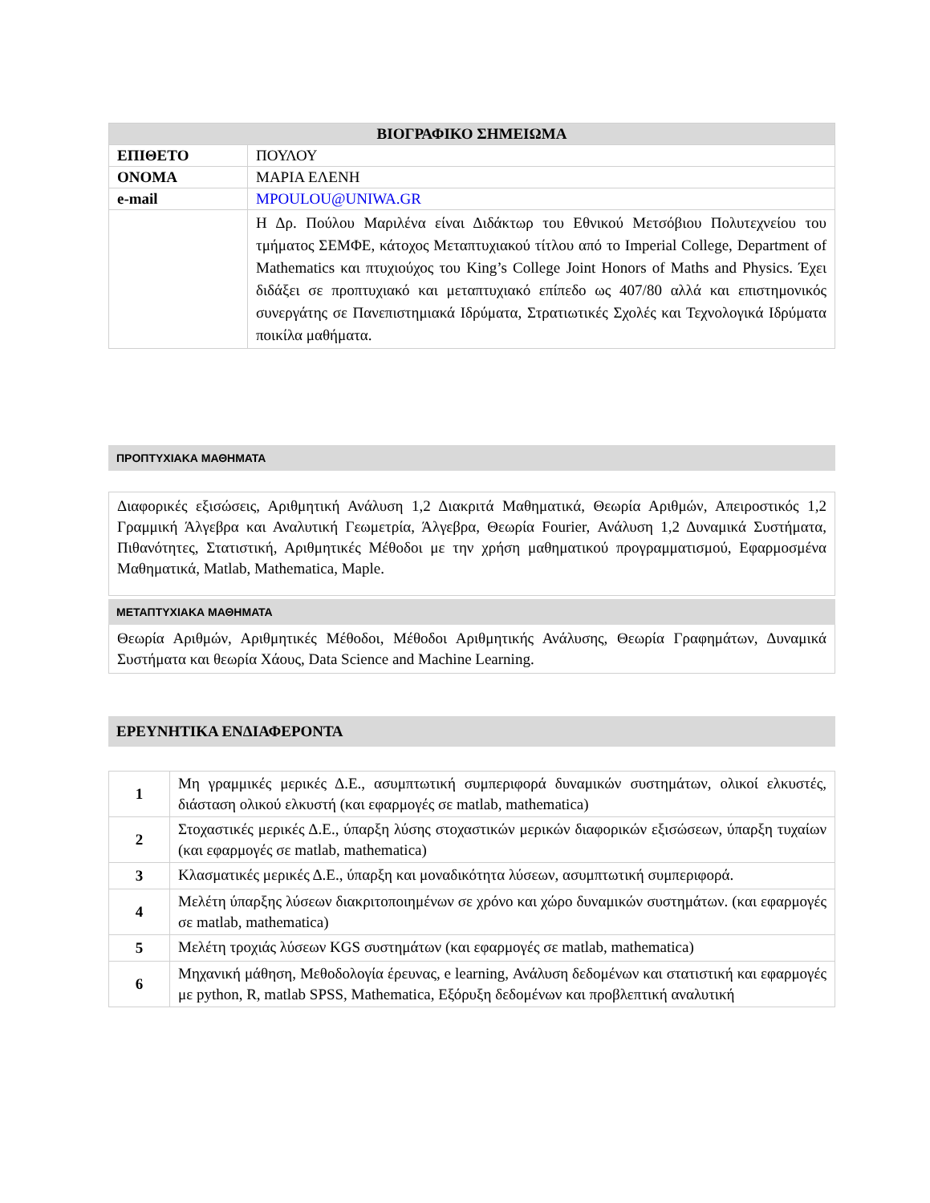| ΒΙΟΓΡΑΦΙΚΟ ΣΗΜΕΙΩΜΑ | |
| ΕΠΙΘΕΤΟ | ΠΟΥΛΟΥ |
| ΟΝΟΜΑ | ΜΑΡΙΑ ΕΛΕΝΗ |
| e-mail | MPOULOU@UNIWA.GR |
| | Η Δρ. Πούλου Μαριλένα είναι Διδάκτωρ του Εθνικού Μετσόβιου Πολυτεχνείου του τμήματος ΣΕΜΦΕ, κάτοχος Μεταπτυχιακού τίτλου από το Imperial College, Department of Mathematics και πτυχιούχος του King’s College Joint Honors of Maths and Physics. Έχει διδάξει σε προπτυχιακό και μεταπτυχιακό επίπεδο ως 407/80 αλλά και επιστημονικός συνεργάτης σε Πανεπιστημιακά Ιδρύματα, Στρατιωτικές Σχολές και Τεχνολογικά Ιδρύματα ποικίλα μαθήματα. |
ΠΡΟΠΤΥΧΙΑΚΑ ΜΑΘΗΜΑΤΑ
Διαφορικές εξισώσεις, Αριθμητική Ανάλυση 1,2 Διακριτά Μαθηματικά, Θεωρία Αριθμών, Απειροστικός 1,2 Γραμμική Άλγεβρα και Αναλυτική Γεωμετρία, Άλγεβρα, Θεωρία Fourier, Ανάλυση 1,2 Δυναμικά Συστήματα, Πιθανότητες, Στατιστική, Αριθμητικές Μέθοδοι με την χρήση μαθηματικού προγραμματισμού, Εφαρμοσμένα Μαθηματικά, Matlab, Mathematica, Maple.
ΜΕΤΑΠΤΥΧΙΑΚΑ ΜΑΘΗΜΑΤΑ
Θεωρία Αριθμών, Αριθμητικές Μέθοδοι, Μέθοδοι Αριθμητικής Ανάλυσης, Θεωρία Γραφημάτων, Δυναμικά Συστήματα και θεωρία Χάους, Data Science and Machine Learning.
ΕΡΕΥΝΗΤΙΚΑ ΕΝΔΙΑΦΕΡΟΝΤΑ
| 1 | Μη γραμμικές μερικές Δ.Ε., ασυμπτωτική συμπεριφορά δυναμικών συστημάτων, ολικοί ελκυστές, διάσταση ολικού ελκυστή (και εφαρμογές σε matlab, mathematica) |
| 2 | Στοχαστικές μερικές Δ.Ε., ύπαρξη λύσης στοχαστικών μερικών διαφορικών εξισώσεων, ύπαρξη τυχαίων (και εφαρμογές σε matlab, mathematica) |
| 3 | Κλασματικές μερικές Δ.Ε., ύπαρξη και μοναδικότητα λύσεων, ασυμπτωτική συμπεριφορά. |
| 4 | Μελέτη ύπαρξης λύσεων διακριτοποιημένων σε χρόνο και χώρο δυναμικών συστημάτων. (και εφαρμογές σε matlab, mathematica) |
| 5 | Μελέτη τροχιάς λύσεων KGS συστημάτων (και εφαρμογές σε matlab, mathematica) |
| 6 | Μηχανική μάθηση, Μεθοδολογία έρευνας, e learning, Ανάλυση δεδομένων και στατιστική και εφαρμογές με python, R, matlab SPSS, Mathematica, Εξόρυξη δεδομένων και προβλεπτική αναλυτική |